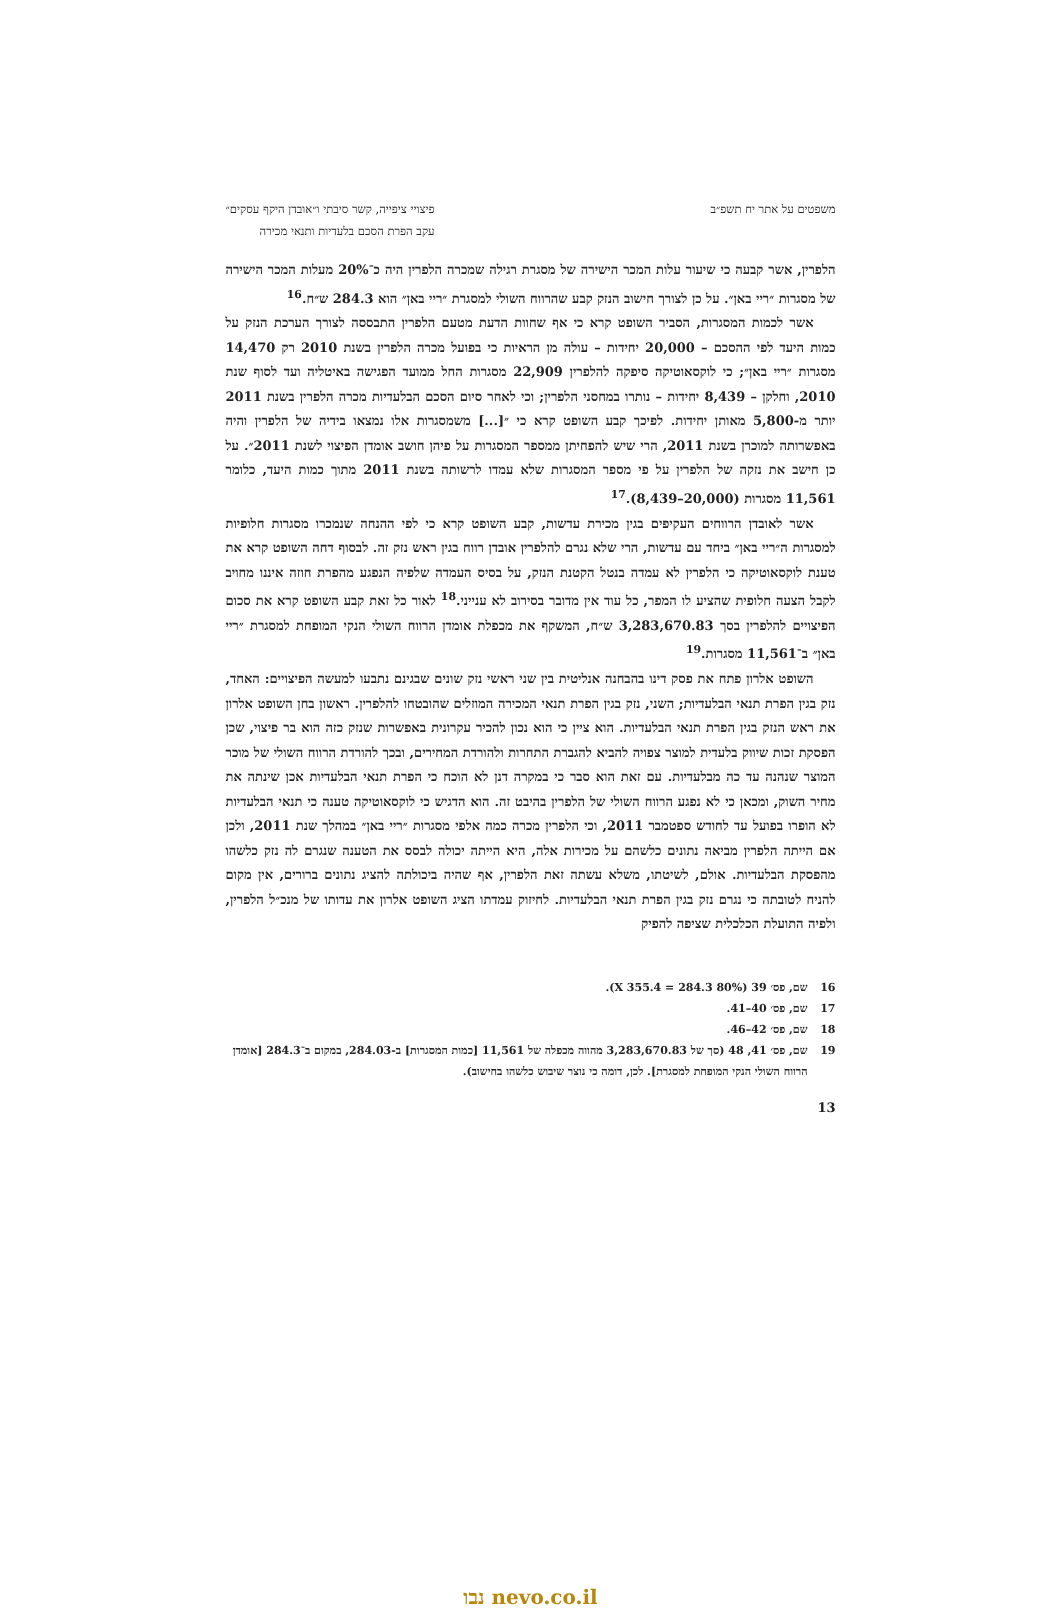משפטים על אתר יח תשפ״ב פיצויי ציפייה, קשר סיבתי ו״אובדן היקף עסקים״
עקב הפרת הסכם בלעדיות ותנאי מכירה
הלפרין, אשר קבעה כי שיעור עלות המכר הישירה של מסגרת רגילה שמכרה הלפרין היה כ־20% מעלות המכר הישירה של מסגרות ״ריי באן״. על כן לצורך חישוב הנזק קבע שהרווח השולי למסגרת ״ריי באן״ הוא 284.3 ש״ח.<sup>16</sup>
אשר לכמות המסגרות, הסביר השופט קרא כי אף שחוות הדעת מטעם הלפרין התבססה לצורך הערכת הנזק על כמות היעד לפי ההסכם – 20,000 יחידות – עולה מן הראיות כי בפועל מכרה הלפרין בשנת 2010 רק 14,470 מסגרות ״ריי באן״; כי לוקסאוטיקה סיפקה להלפרין 22,909 מסגרות החל ממועד הפגישה באיטליה ועד לסוף שנת 2010, וחלקן – 8,439 יחידות – נותרו במחסני הלפרין; וכי לאחר סיום הסכם הבלעדיות מכרה הלפרין בשנת 2011 יותר מ-5,800 מאותן יחידות. לפיכך קבע השופט קרא כי ״[...] משמסגרות אלו נמצאו בידיה של הלפרין והיה באפשרותה למוכרן בשנת 2011, הרי שיש להפחיתן ממספר המסגרות על פיהן חושב אומדן הפיצוי לשנת 2011״. על כן חישב את נזקה של הלפרין על פי מספר המסגרות שלא עמדו לרשותה בשנת 2011 מתוך כמות היעד, כלומר 11,561 מסגרות (20,000–8,439).<sup>17</sup>
אשר לאובדן הרווחים העקיפים בגין מכירת עדשות, קבע השופט קרא כי לפי ההנחה שנמכרו מסגרות חלופיות למסגרות ה״ריי באן״ ביחד עם עדשות, הרי שלא נגרם להלפרין אובדן רווח בגין ראש נזק זה. לבסוף דחה השופט קרא את טענת לוקסאוטיקה כי הלפרין לא עמדה בנטל הקטנת הנזק, על בסיס העמדה שלפיה הנפגע מהפרת חוזה איננו מחויב לקבל הצעה חלופית שהציע לו המפר, כל עוד אין מדובר בסירוב לא ענייני.<sup>18</sup> לאור כל זאת קבע השופט קרא את סכום הפיצויים להלפרין בסך 3,283,670.83 ש״ח, המשקף את מכפלת אומדן הרווח השולי הנקי המופחת למסגרת ״ריי באן״ ב־11,561 מסגרות.<sup>19</sup>
השופט אלרון פתח את פסק דינו בהבחנה אנליטית בין שני ראשי נזק שונים שבגינם נתבעו למעשה הפיצויים: האחד, נזק בגין הפרת תנאי הבלעדיות; השני, נזק בגין הפרת תנאי המכירה המוזלים שהובטחו להלפרין. ראשון בחן השופט אלרון את ראש הנזק בגין הפרת תנאי הבלעדיות. הוא ציין כי הוא נכון להכיר עקרונית באפשרות שנזק כזה הוא בר פיצוי, שכן הפסקת זכות שיווק בלעדית למוצר צפויה להביא להגברת התחרות ולהורדת המחירים, ובכך להורדת הרווח השולי של מוכר המוצר שנהנה עד כה מבלעדיות. עם זאת הוא סבר כי במקרה דנן לא הוכח כי הפרת תנאי הבלעדיות אכן שינתה את מחיר השוק, ומכאן כי לא נפגע הרווח השולי של הלפרין בהיבט זה. הוא הדגיש כי לוקסאוטיקה טענה כי תנאי הבלעדיות לא הופרו בפועל עד לחודש ספטמבר 2011, וכי הלפרין מכרה כמה אלפי מסגרות ״ריי באן״ במהלך שנת 2011, ולכן אם הייתה הלפרין מביאה נתונים כלשהם על מכירות אלה, היא הייתה יכולה לבסס את הטענה שנגרם לה נזק כלשהו מהפסקת הבלעדיות. אולם, לשיטתו, משלא עשתה זאת הלפרין, אף שהיה ביכולתה להציג נתונים ברורים, אין מקום להניח לטובתה כי נגרם נזק בגין הפרת תנאי הבלעדיות. לחיזוק עמדתו הציג השופט אלרון את עדותו של מנכ״ל הלפרין, ולפיה התועלת הכלכלית שציפה להפיק
16 שם, פס׳ 39 (80% X 355.4 = 284.3).
17 שם, פס׳ 40–41.
18 שם, פס׳ 42–46.
19 שם, פס׳ 41, 48 (סך של 3,283,670.83 מהווה מכפלה של 11,561 [כמות המסגרות] ב-284.03, במקום ב־284.3 [אומדן הרווח השולי הנקי המופחת למסגרת]. לכן, דומה כי נוצר שיבוש כלשהו בחישוב).
13
נבו nevo.co.il